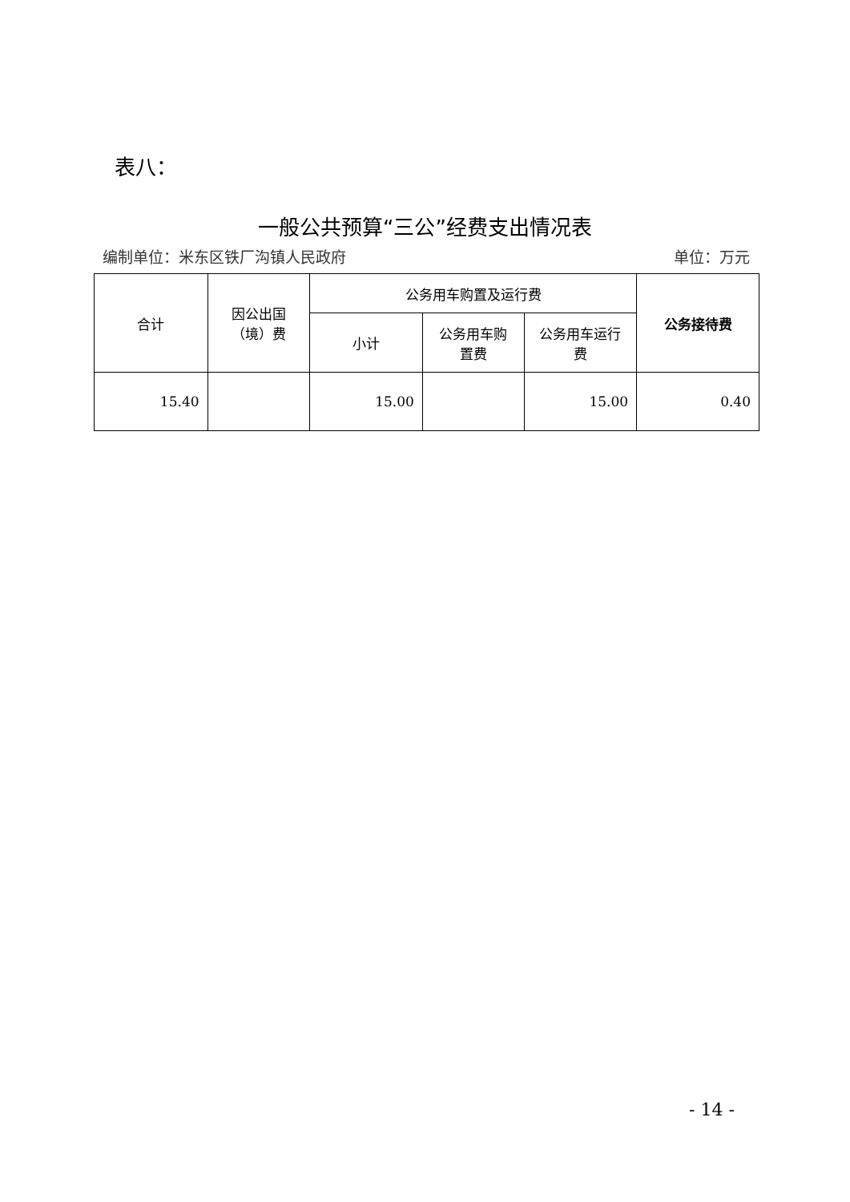表八：
一般公共预算“三公”经费支出情况表
编制单位：米东区铁厂沟镇人民政府 单位：万元
| 合计 | 因公出国 （境）费 | 公务用车购置及运行费 | | | 公务接待费 |
| --- | --- | --- | --- | --- | --- |
| | | 小计 | 公务用车购 置费 | 公务用车运行 费 | |
| 15.40 | | 15.00 | | 15.00 | 0.40 |
- 14 -